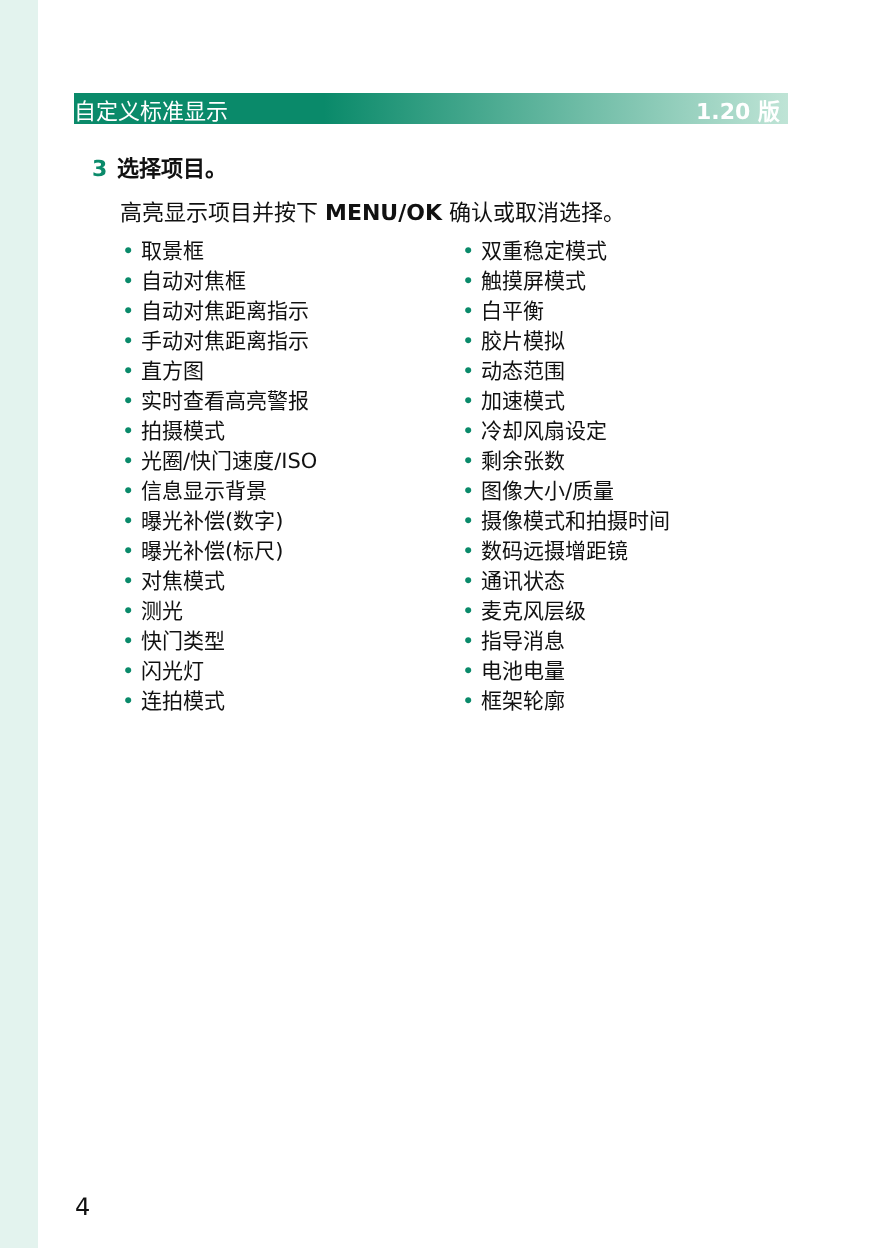自定义标准显示 1.20 版
3 选择项目。
高亮显示项目并按下 MENU/OK 确认或取消选择。
取景框
自动对焦框
自动对焦距离指示
手动对焦距离指示
直方图
实时查看高亮警报
拍摄模式
光圈/快门速度/ISO
信息显示背景
曝光补偿(数字)
曝光补偿(标尺)
对焦模式
测光
快门类型
闪光灯
连拍模式
双重稳定模式
触摸屏模式
白平衡
胶片模拟
动态范围
加速模式
冷却风扇设定
剩余张数
图像大小/质量
摄像模式和拍摄时间
数码远摄增距镜
通讯状态
麦克风层级
指导消息
电池电量
框架轮廓
4